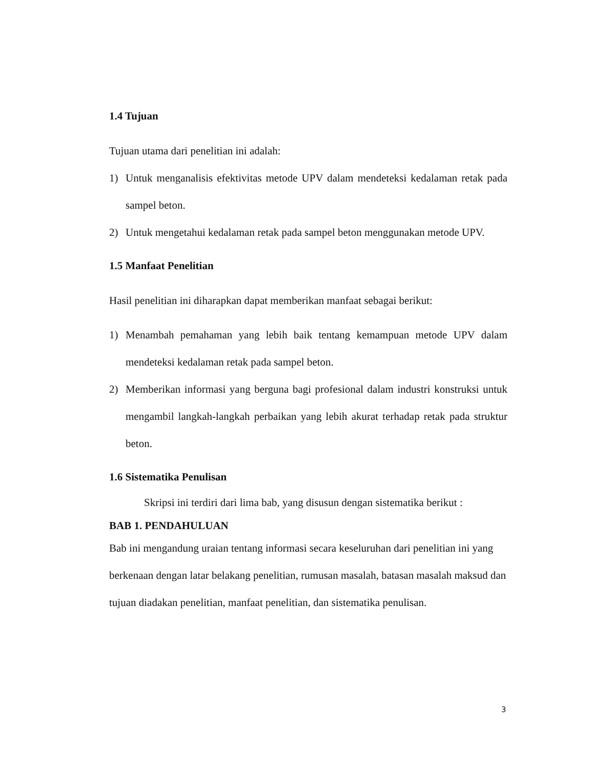1.4 Tujuan
Tujuan utama dari penelitian ini adalah:
1) Untuk menganalisis efektivitas metode UPV dalam mendeteksi kedalaman retak pada sampel beton.
2) Untuk mengetahui kedalaman retak pada sampel beton menggunakan metode UPV.
1.5 Manfaat Penelitian
Hasil penelitian ini diharapkan dapat memberikan manfaat sebagai berikut:
1) Menambah pemahaman yang lebih baik tentang kemampuan metode UPV dalam mendeteksi kedalaman retak pada sampel beton.
2) Memberikan informasi yang berguna bagi profesional dalam industri konstruksi untuk mengambil langkah-langkah perbaikan yang lebih akurat terhadap retak pada struktur beton.
1.6 Sistematika Penulisan
Skripsi ini terdiri dari lima bab, yang disusun dengan sistematika berikut :
BAB 1. PENDAHULUAN
Bab ini mengandung uraian tentang informasi secara keseluruhan dari penelitian ini yang berkenaan dengan latar belakang penelitian, rumusan masalah, batasan masalah maksud dan tujuan diadakan penelitian, manfaat penelitian, dan sistematika penulisan.
3